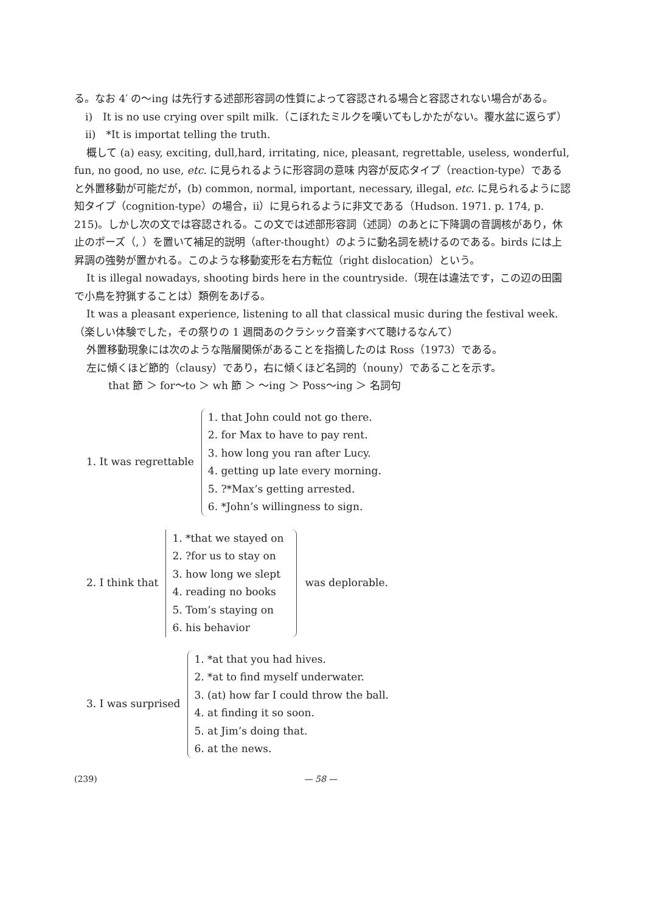る。なお 4′ の〜ing は先行する述部形容詞の性質によって容認される場合と容認されない場合がある。
i)　It is no use crying over spilt milk.（こぼれたミルクを嘆いてもしかたがない。覆水盆に返らず）
ii)　*It is importat telling the truth.
概して (a) easy, exciting, dull,hard, irritating, nice, pleasant, regrettable, useless, wonderful, fun, no good, no use, etc. に見られるように形容詞の意味 内容が反応タイプ（reaction-type）であると外置移動が可能だが，(b) common, normal, important, necessary, illegal, etc. に見られるように認知タイプ（cognition-type）の場合，ii）に見られるように非文である（Hudson. 1971. p. 174, p. 215)。しかし次の文では容認される。この文では述部形容詞（述詞）のあとに下降調の音調核があり，休止のポーズ（, ）を置いて補足的説明（after-thought）のように動名詞を続けるのである。birds には上昇調の強勢が置かれる。このような移動変形を右方転位（right dislocation）という。
It is illegal nowadays, shooting birds here in the countryside.（現在は違法です，この辺の田園で小鳥を狩猟することは）類例をあげる。
It was a pleasant experience, listening to all that classical music during the festival week.（楽しい体験でした，その祭りの 1 週間あのクラシック音楽すべて聴けるなんて）
外置移動現象には次のような階層関係があることを指摘したのは Ross（1973）である。
左に傾くほど節的（clausy）であり，右に傾くほど名詞的（nouny）であることを示す。
that 節 ＞ for〜to ＞ wh 節 ＞ 〜ing ＞ Poss〜ing ＞ 名詞句
1. It was regrettable
1. that John could not go there.
2. for Max to have to pay rent.
3. how long you ran after Lucy.
4. getting up late every morning.
5. ?*Max’s getting arrested.
6. *John’s willingness to sign.
2. I think that
1. *that we stayed on
2. ?for us to stay on
3. how long we slept
4. reading no books
5. Tom’s staying on
6. his behavior
was deplorable.
3. I was surprised
1. *at that you had hives.
2. *at to find myself underwater.
3. (at) how far I could throw the ball.
4. at finding it so soon.
5. at Jim’s doing that.
6. at the news.
(239) — 58 —